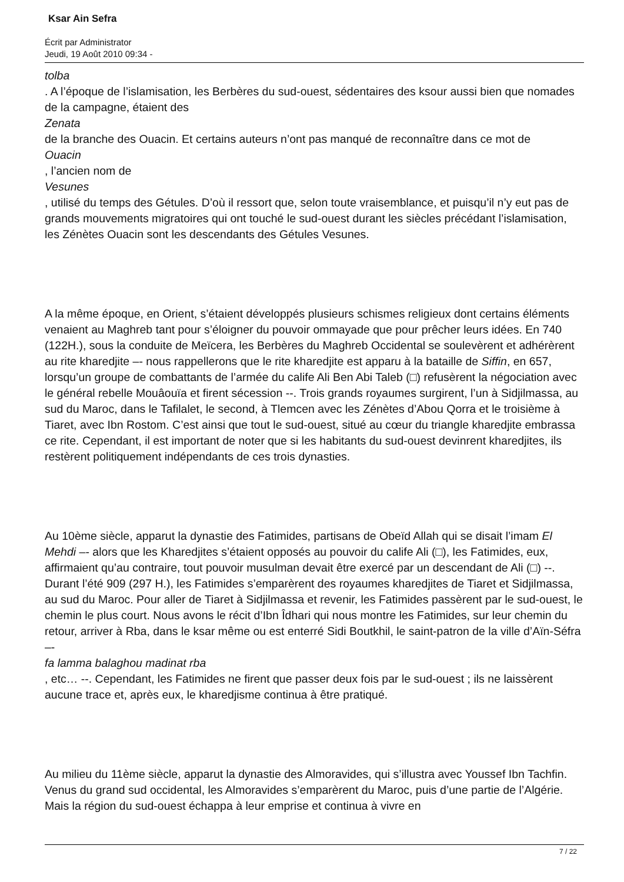Ksar Ain Sefra
Écrit par Administrator
Jeudi, 19 Août 2010 09:34 -
tolba
. A l’époque de l’islamisation, les Berbères du sud-ouest, sédentaires des ksour aussi bien que nomades de la campagne, étaient des
Zenata
de la branche des Ouacin. Et certains auteurs n’ont pas manqué de reconnaître dans ce mot de
Ouacin
, l’ancien nom de
Vesunes
, utilisé du temps des Gétules. D’où il ressort que, selon toute vraisemblance, et puisqu’il n’y eut pas de grands mouvements migratoires qui ont touché le sud-ouest durant les siècles précédant l’islamisation, les Zénètes Ouacin sont les descendants des Gétules Vesunes.
A la même époque, en Orient, s’étaient développés plusieurs schismes religieux dont certains éléments venaient au Maghreb tant pour s’éloigner du pouvoir ommayade que pour prêcher leurs idées. En 740 (122H.), sous la conduite de Meïcera, les Berbères du Maghreb Occidental se soulevèrent et adhérèrent au rite kharedjite –- nous rappellerons que le rite kharedjite est apparu à la bataille de Siffin, en 657, lorsqu’un groupe de combattants de l’armée du calife Ali Ben Abi Taleb (□) refusèrent la négociation avec le général rebelle Mouâouïa et firent sécession --. Trois grands royaumes surgirent, l’un à Sidjilmassa, au sud du Maroc, dans le Tafilalet, le second, à Tlemcen avec les Zénètes d’Abou Qorra et le troisième à Tiaret, avec Ibn Rostom. C’est ainsi que tout le sud-ouest, situé au cœur du triangle kharedjite embrassa ce rite. Cependant, il est important de noter que si les habitants du sud-ouest devinrent kharedjites, ils restèrent politiquement indépendants de ces trois dynasties.
Au 10ème siècle, apparut la dynastie des Fatimides, partisans de Obeïd Allah qui se disait l’imam El Mehdi –- alors que les Kharedjites s’étaient opposés au pouvoir du calife Ali (□), les Fatimides, eux, affirmaient qu’au contraire, tout pouvoir musulman devait être exercé par un descendant de Ali (□) --. Durant l’été 909 (297 H.), les Fatimides s’emparèrent des royaumes kharedjites de Tiaret et Sidjilmassa, au sud du Maroc. Pour aller de Tiaret à Sidjilmassa et revenir, les Fatimides passèrent par le sud-ouest, le chemin le plus court. Nous avons le récit d’Ibn Îdhari qui nous montre les Fatimides, sur leur chemin du retour, arriver à Rba, dans le ksar même ou est enterré Sidi Boutkhil, le saint-patron de la ville d’Aïn-Séfra –-
fa lamma balaghou madinat rba
, etc… --. Cependant, les Fatimides ne firent que passer deux fois par le sud-ouest ; ils ne laissèrent aucune trace et, après eux, le kharedjisme continua à être pratiqué.
Au milieu du 11ème siècle, apparut la dynastie des Almoravides, qui s’illustra avec Youssef Ibn Tachfin. Venus du grand sud occidental, les Almoravides s’emparèrent du Maroc, puis d’une partie de l’Algérie. Mais la région du sud-ouest échappa à leur emprise et continua à vivre en
7 / 22